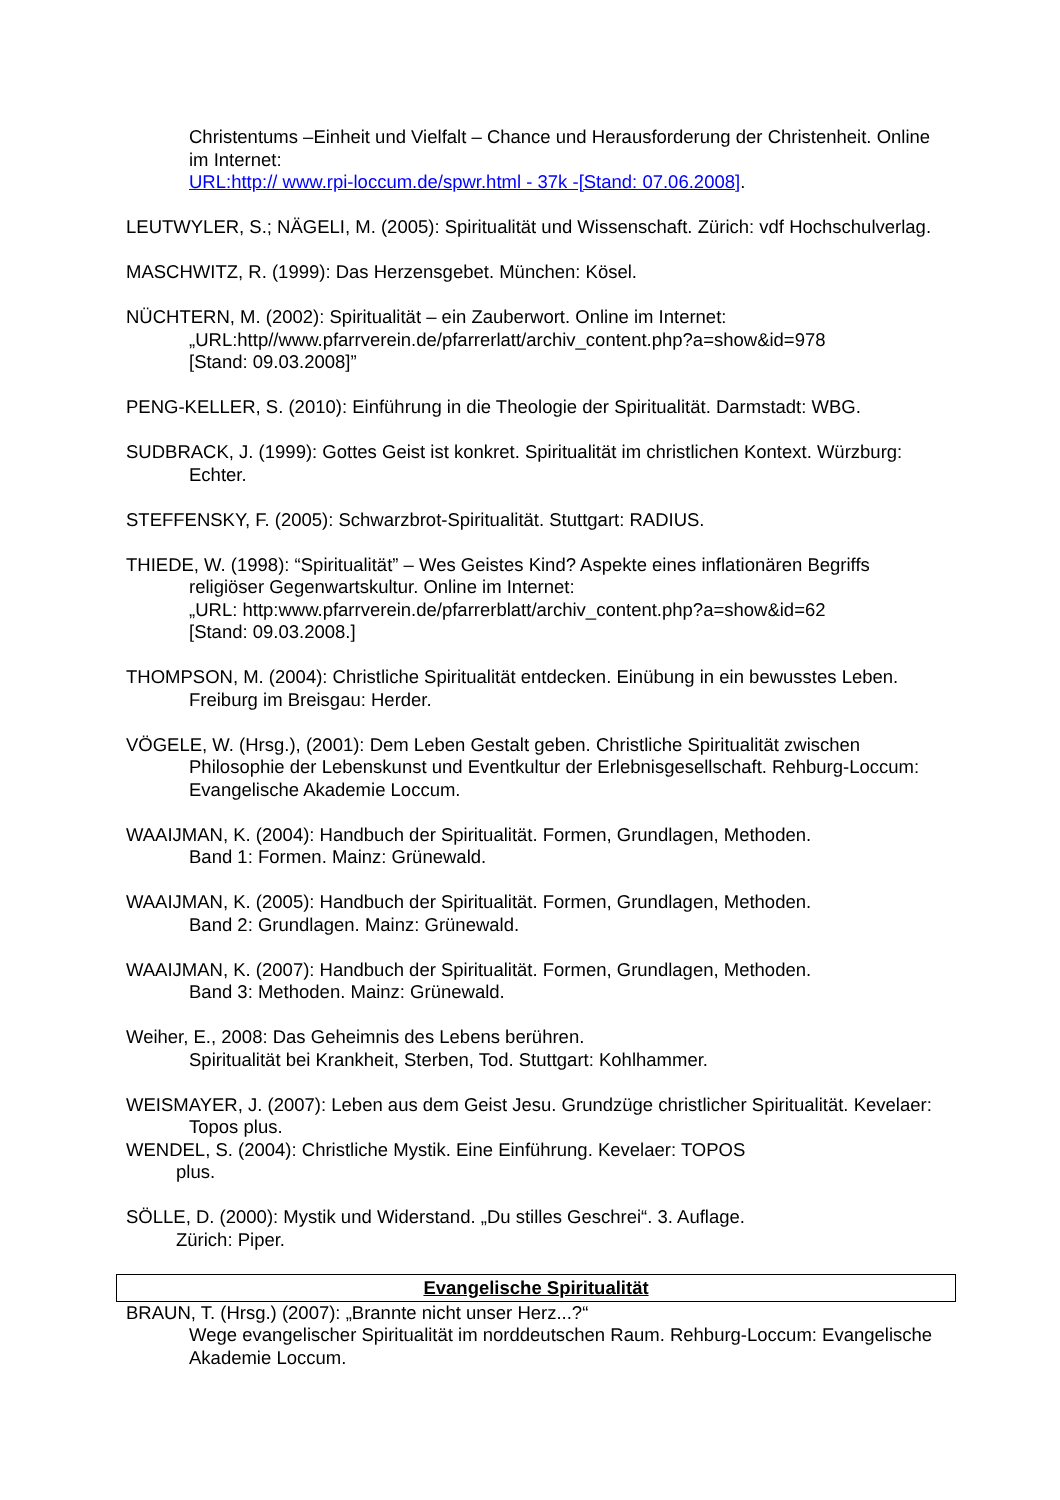Christentums –Einheit und Vielfalt – Chance und Herausforderung der Christenheit. Online im Internet:
URL:http:// www.rpi-loccum.de/spwr.html - 37k -[Stand: 07.06.2008].
LEUTWYLER, S.; NÄGELI, M. (2005): Spiritualität und Wissenschaft. Zürich: vdf Hochschulverlag.
MASCHWITZ, R. (1999): Das Herzensgebet. München: Kösel.
NÜCHTERN, M. (2002): Spiritualität – ein Zauberwort. Online im Internet:
„URL:http//www.pfarrverein.de/pfarrerlatt/archiv_content.php?a=show&id=978
[Stand: 09.03.2008]”
PENG-KELLER, S. (2010): Einführung in die Theologie der Spiritualität. Darmstadt: WBG.
SUDBRACK, J. (1999): Gottes Geist ist konkret. Spiritualität im christlichen Kontext. Würzburg: Echter.
STEFFENSKY, F. (2005): Schwarzbrot-Spiritualität. Stuttgart: RADIUS.
THIEDE, W. (1998): “Spiritualität” – Wes Geistes Kind? Aspekte eines inflationären Begriffs religiöser Gegenwartskultur. Online im Internet:
„URL: http:www.pfarrverein.de/pfarrerblatt/archiv_content.php?a=show&id=62
[Stand: 09.03.2008.]
THOMPSON, M. (2004): Christliche Spiritualität entdecken. Einübung in ein bewusstes Leben. Freiburg im Breisgau: Herder.
VÖGELE, W. (Hrsg.), (2001): Dem Leben Gestalt geben. Christliche Spiritualität zwischen Philosophie der Lebenskunst und Eventkultur der Erlebnisgesellschaft. Rehburg-Loccum: Evangelische Akademie Loccum.
WAAIJMAN, K. (2004): Handbuch der Spiritualität. Formen, Grundlagen, Methoden.
Band 1: Formen. Mainz: Grünewald.
WAAIJMAN, K. (2005): Handbuch der Spiritualität. Formen, Grundlagen, Methoden.
Band 2: Grundlagen. Mainz: Grünewald.
WAAIJMAN, K. (2007): Handbuch der Spiritualität. Formen, Grundlagen, Methoden.
Band 3: Methoden. Mainz: Grünewald.
Weiher, E., 2008: Das Geheimnis des Lebens berühren.
Spiritualität bei Krankheit, Sterben, Tod. Stuttgart: Kohlhammer.
WEISMAYER, J. (2007): Leben aus dem Geist Jesu. Grundzüge christlicher Spiritualität. Kevelaer: Topos plus.
WENDEL, S. (2004): Christliche Mystik. Eine Einführung. Kevelaer: TOPOS
plus.
SÖLLE, D. (2000): Mystik und Widerstand. „Du stilles Geschrei“. 3. Auflage.
Zürich: Piper.
Evangelische Spiritualität
BRAUN, T. (Hrsg.) (2007): „Brannte nicht unser Herz...?“
Wege evangelischer Spiritualität im norddeutschen Raum. Rehburg-Loccum: Evangelische Akademie Loccum.